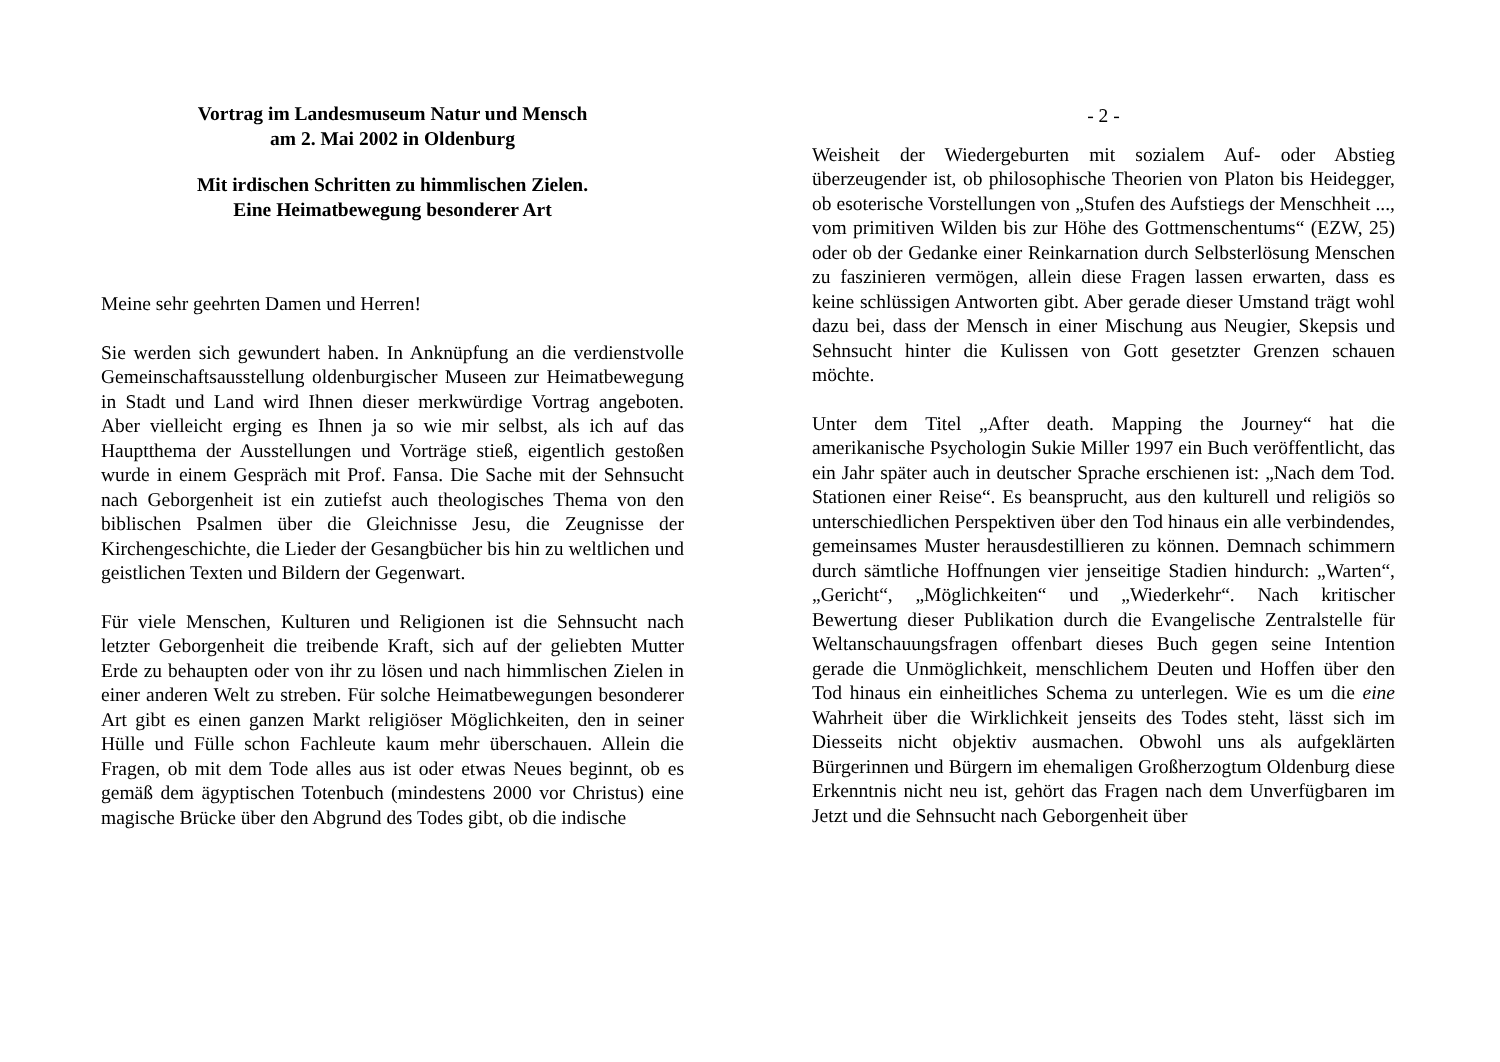Vortrag im Landesmuseum Natur und Mensch
am 2. Mai 2002 in Oldenburg
Mit irdischen Schritten zu himmlischen Zielen.
Eine Heimatbewegung besonderer Art
Meine sehr geehrten Damen und Herren!
Sie werden sich gewundert haben. In Anknüpfung an die verdienstvolle Gemeinschaftsausstellung oldenburgischer Museen zur Heimatbewegung in Stadt und Land wird Ihnen dieser merkwürdige Vortrag angeboten. Aber vielleicht erging es Ihnen ja so wie mir selbst, als ich auf das Hauptthema der Ausstellungen und Vorträge stieß, eigentlich gestoßen wurde in einem Gespräch mit Prof. Fansa. Die Sache mit der Sehnsucht nach Geborgenheit ist ein zutiefst auch theologisches Thema von den biblischen Psalmen über die Gleichnisse Jesu, die Zeugnisse der Kirchengeschichte, die Lieder der Gesangbücher bis hin zu weltlichen und geistlichen Texten und Bildern der Gegenwart.
Für viele Menschen, Kulturen und Religionen ist die Sehnsucht nach letzter Geborgenheit die treibende Kraft, sich auf der geliebten Mutter Erde zu behaupten oder von ihr zu lösen und nach himmlischen Zielen in einer anderen Welt zu streben. Für solche Heimatbewegungen besonderer Art gibt es einen ganzen Markt religiöser Möglichkeiten, den in seiner Hülle und Fülle schon Fachleute kaum mehr überschauen. Allein die Fragen, ob mit dem Tode alles aus ist oder etwas Neues beginnt, ob es gemäß dem ägyptischen Totenbuch (mindestens 2000 vor Christus) eine magische Brücke über den Abgrund des Todes gibt, ob die indische
- 2 -
Weisheit der Wiedergeburten mit sozialem Auf- oder Abstieg überzeugender ist, ob philosophische Theorien von Platon bis Heidegger, ob esoterische Vorstellungen von „Stufen des Aufstiegs der Menschheit ..., vom primitiven Wilden bis zur Höhe des Gottmenschentums“ (EZW, 25) oder ob der Gedanke einer Reinkarnation durch Selbsterlösung Menschen zu faszinieren vermögen, allein diese Fragen lassen erwarten, dass es keine schlüssigen Antworten gibt. Aber gerade dieser Umstand trägt wohl dazu bei, dass der Mensch in einer Mischung aus Neugier, Skepsis und Sehnsucht hinter die Kulissen von Gott gesetzter Grenzen schauen möchte.
Unter dem Titel „After death. Mapping the Journey“ hat die amerikanische Psychologin Sukie Miller 1997 ein Buch veröffentlicht, das ein Jahr später auch in deutscher Sprache erschienen ist: „Nach dem Tod. Stationen einer Reise“. Es beansprucht, aus den kulturell und religiös so unterschiedlichen Perspektiven über den Tod hinaus ein alle verbindendes, gemeinsames Muster herausdestillieren zu können. Demnach schimmern durch sämtliche Hoffnungen vier jenseitige Stadien hindurch: „Warten“, „Gericht“, „Möglichkeiten“ und „Wiederkehr“. Nach kritischer Bewertung dieser Publikation durch die Evangelische Zentralstelle für Weltanschauungsfragen offenbart dieses Buch gegen seine Intention gerade die Unmöglichkeit, menschlichem Deuten und Hoffen über den Tod hinaus ein einheitliches Schema zu unterlegen. Wie es um die eine Wahrheit über die Wirklichkeit jenseits des Todes steht, lässt sich im Diesseits nicht objektiv ausmachen. Obwohl uns als aufgeklärten Bürgerinnen und Bürgern im ehemaligen Großherzogtum Oldenburg diese Erkenntnis nicht neu ist, gehört das Fragen nach dem Unverfügbaren im Jetzt und die Sehnsucht nach Geborgenheit über